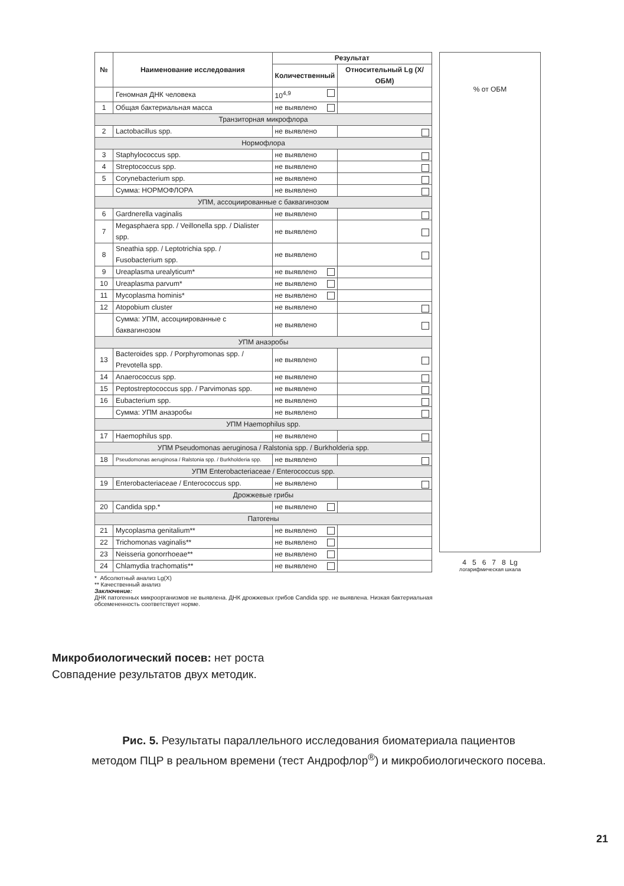| № | Наименование исследования | Результат | |
| --- | --- | --- | --- |
| | | Количественный | Относительный Lg (X/ОБМ) |
| | Геномная ДНК человека | 10<sup>4,9</sup> | |
| 1 | Общая бактериальная масса | не выявлено | |
| Транзиторная микрофлора | | | |
| 2 | Lactobacillus spp. | не выявлено | |
| Нормофлора | | | |
| 3 | Staphylococcus spp. | не выявлено | |
| 4 | Streptococcus spp. | не выявлено | |
| 5 | Corynebacterium spp. | не выявлено | |
| | Сумма: НОРМОФЛОРА | не выявлено | |
| УПМ, ассоциированные с баквагинозом | | | |
| 6 | Gardnerella vaginalis | не выявлено | |
| 7 | Megasphaera spp. / Veillonella spp. / Dialister spp. | не выявлено | |
| 8 | Sneathia spp. / Leptotrichia spp. / Fusobacterium spp. | не выявлено | |
| 9 | Ureaplasma urealyticum* | не выявлено | |
| 10 | Ureaplasma parvum* | не выявлено | |
| 11 | Mycoplasma hominis* | не выявлено | |
| 12 | Atopobium cluster | не выявлено | |
| | Сумма: УПМ, ассоциированные с баквагинозом | не выявлено | |
| УПМ анаэробы | | | |
| 13 | Bacteroides spp. / Porphyromonas spp. / Prevotella spp. | не выявлено | |
| 14 | Anaerococcus spp. | не выявлено | |
| 15 | Peptostreptococcus spp. / Parvimonas spp. | не выявлено | |
| 16 | Eubacterium spp. | не выявлено | |
| | Сумма: УПМ анаэробы | не выявлено | |
| УПМ Haemophilus spp. | | | |
| 17 | Haemophilus spp. | не выявлено | |
| УПМ Pseudomonas aeruginosa / Ralstonia spp. / Burkholderia spp. | | | |
| 18 | Pseudomonas aeruginosa / Ralstonia spp. / Burkholderia spp. | не выявлено | |
| УПМ Enterobacteriaceae / Enterococcus spp. | | | |
| 19 | Enterobacteriaceae / Enterococcus spp. | не выявлено | |
| Дрожжевые грибы | | | |
| 20 | Candida spp.* | не выявлено | |
| Патогены | | | |
| 21 | Mycoplasma genitalium** | не выявлено | |
| 22 | Trichomonas vaginalis** | не выявлено | |
| 23 | Neisseria gonorrhoeae** | не выявлено | |
| 24 | Chlamydia trachomatis** | не выявлено | |
% от ОБМ
4 5 6 7 8 Lg
логарифмическая шкала
* Абсолютный анализ Lg(X)
** Качественный анализ
Заключение:
ДНК патогенных микроорганизмов не выявлена. ДНК дрожжевых грибов Candida spp. не выявлена. Низкая бактериальная обсемененность соответствует норме.
Микробиологический посев: нет роста
Совпадение результатов двух методик.
Рис. 5. Результаты параллельного исследования биоматериала пациентов
методом ПЦР в реальном времени (тест Андрофлор<sup>®</sup>) и микробиологического посева.
21